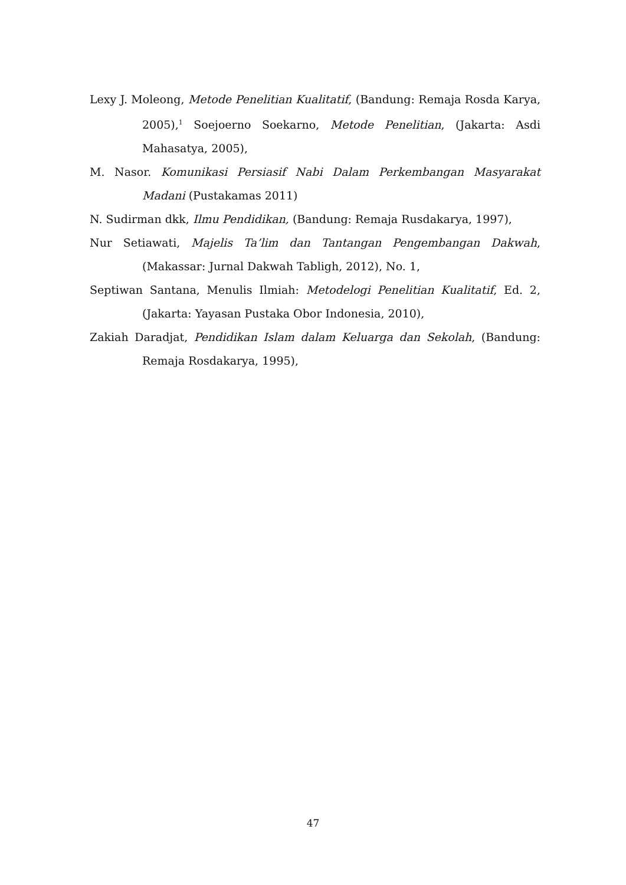Lexy J. Moleong, Metode Penelitian Kualitatif, (Bandung: Remaja Rosda Karya, 2005),<sup>1</sup> Soejoerno Soekarno, Metode Penelitian, (Jakarta: Asdi Mahasatya, 2005),
M. Nasor. Komunikasi Persiasif Nabi Dalam Perkembangan Masyarakat Madani (Pustakamas 2011)
N. Sudirman dkk, Ilmu Pendidikan, (Bandung: Remaja Rusdakarya, 1997),
Nur Setiawati, Majelis Ta’lim dan Tantangan Pengembangan Dakwah, (Makassar: Jurnal Dakwah Tabligh, 2012), No. 1,
Septiwan Santana, Menulis Ilmiah: Metodelogi Penelitian Kualitatif, Ed. 2, (Jakarta: Yayasan Pustaka Obor Indonesia, 2010),
Zakiah Daradjat, Pendidikan Islam dalam Keluarga dan Sekolah, (Bandung: Remaja Rosdakarya, 1995),
47